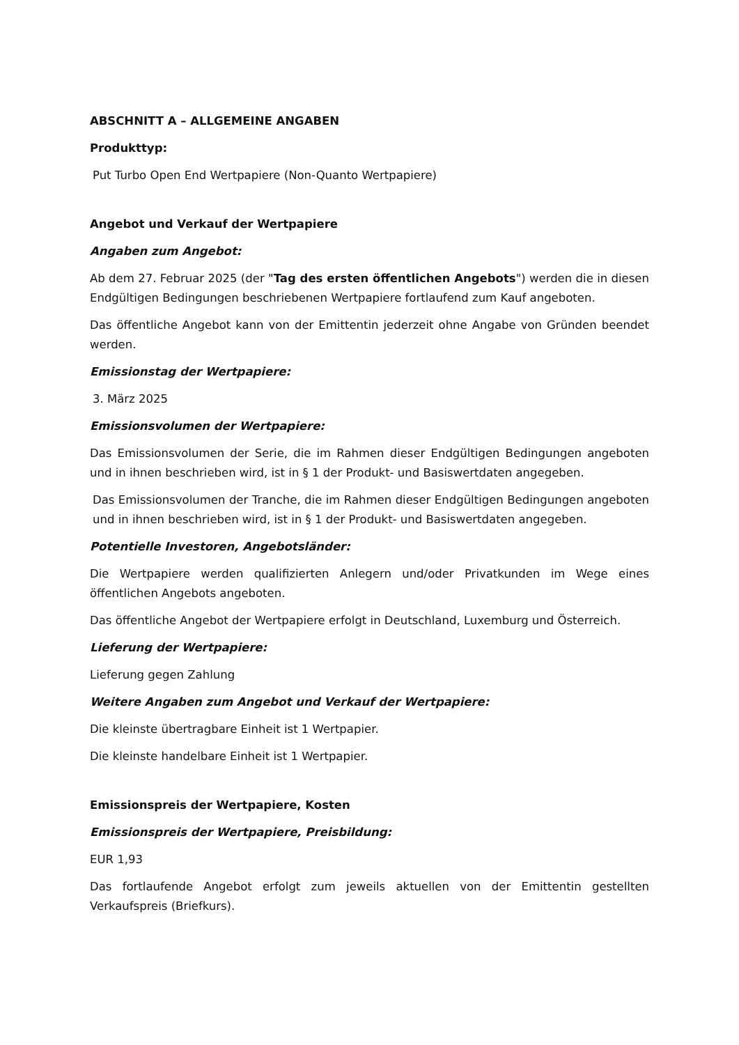ABSCHNITT A – ALLGEMEINE ANGABEN
Produkttyp:
Put Turbo Open End Wertpapiere (Non-Quanto Wertpapiere)
Angebot und Verkauf der Wertpapiere
Angaben zum Angebot:
Ab dem 27. Februar 2025 (der "Tag des ersten öffentlichen Angebots") werden die in diesen Endgültigen Bedingungen beschriebenen Wertpapiere fortlaufend zum Kauf angeboten.
Das öffentliche Angebot kann von der Emittentin jederzeit ohne Angabe von Gründen beendet werden.
Emissionstag der Wertpapiere:
3. März 2025
Emissionsvolumen der Wertpapiere:
Das Emissionsvolumen der Serie, die im Rahmen dieser Endgültigen Bedingungen angeboten und in ihnen beschrieben wird, ist in § 1 der Produkt- und Basiswertdaten angegeben.
Das Emissionsvolumen der Tranche, die im Rahmen dieser Endgültigen Bedingungen angeboten und in ihnen beschrieben wird, ist in § 1 der Produkt- und Basiswertdaten angegeben.
Potentielle Investoren, Angebotsländer:
Die Wertpapiere werden qualifizierten Anlegern und/oder Privatkunden im Wege eines öffentlichen Angebots angeboten.
Das öffentliche Angebot der Wertpapiere erfolgt in Deutschland, Luxemburg und Österreich.
Lieferung der Wertpapiere:
Lieferung gegen Zahlung
Weitere Angaben zum Angebot und Verkauf der Wertpapiere:
Die kleinste übertragbare Einheit ist 1 Wertpapier.
Die kleinste handelbare Einheit ist 1 Wertpapier.
Emissionspreis der Wertpapiere, Kosten
Emissionspreis der Wertpapiere, Preisbildung:
EUR 1,93
Das fortlaufende Angebot erfolgt zum jeweils aktuellen von der Emittentin gestellten Verkaufspreis (Briefkurs).